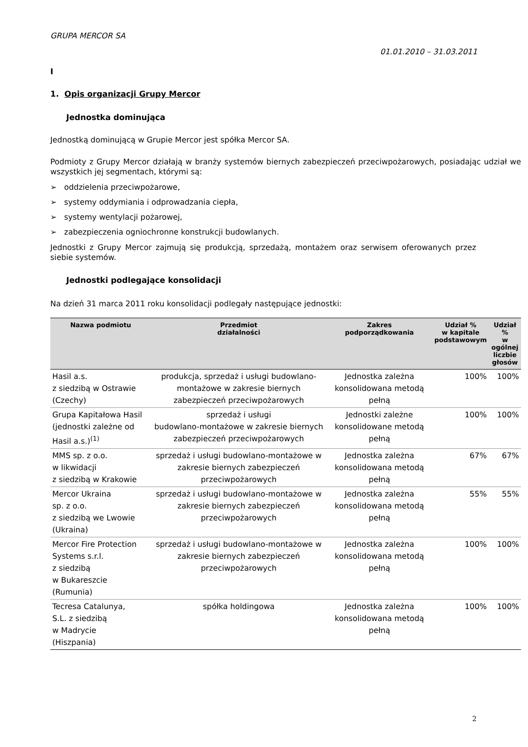GRUPA MERCOR SA
01.01.2010 – 31.03.2011
I
1. Opis organizacji Grupy Mercor
Jednostka dominująca
Jednostką dominującą w Grupie Mercor jest spółka Mercor SA.
Podmioty z Grupy Mercor działają w branży systemów biernych zabezpieczeń przeciwpożarowych, posiadając udział we wszystkich jej segmentach, którymi są:
➢ oddzielenia przeciwpożarowe,
➢ systemy oddymiania i odprowadzania ciepła,
➢ systemy wentylacji pożarowej,
➢ zabezpieczenia ogniochronne konstrukcji budowlanych.
Jednostki z Grupy Mercor zajmują się produkcją, sprzedażą, montażem oraz serwisem oferowanych przez siebie systemów.
Jednostki podlegające konsolidacji
Na dzień 31 marca 2011 roku konsolidacji podlegały następujące jednostki:
| Nazwa podmiotu | Przedmiot działalności | Zakres podporządkowania | Udział % w kapitale podstawowym | Udział % w ogólnej liczbie głosów |
| --- | --- | --- | --- | --- |
| Hasil a.s. z siedzibą w Ostrawie (Czechy) | produkcja, sprzedaż i usługi budowlano-montażowe w zakresie biernych zabezpieczeń przeciwpożarowych | Jednostka zależna konsolidowana metodą pełną | 100% | 100% |
| Grupa Kapitałowa Hasil (jednostki zależne od Hasil a.s.)<sup>(1)</sup> | sprzedaż i usługi budowlano-montażowe w zakresie biernych zabezpieczeń przeciwpożarowych | Jednostki zależne konsolidowane metodą pełną | 100% | 100% |
| MMS sp. z o.o. w likwidacji z siedzibą w Krakowie | sprzedaż i usługi budowlano-montażowe w zakresie biernych zabezpieczeń przeciwpożarowych | Jednostka zależna konsolidowana metodą pełną | 67% | 67% |
| Mercor Ukraina sp. z o.o. z siedzibą we Lwowie (Ukraina) | sprzedaż i usługi budowlano-montażowe w zakresie biernych zabezpieczeń przeciwpożarowych | Jednostka zależna konsolidowana metodą pełną | 55% | 55% |
| Mercor Fire Protection Systems s.r.l. z siedzibą w Bukareszcie (Rumunia) | sprzedaż i usługi budowlano-montażowe w zakresie biernych zabezpieczeń przeciwpożarowych | Jednostka zależna konsolidowana metodą pełną | 100% | 100% |
| Tecresa Catalunya, S.L. z siedzibą w Madrycie (Hiszpania) | spółka holdingowa | Jednostka zależna konsolidowana metodą pełną | 100% | 100% |
2